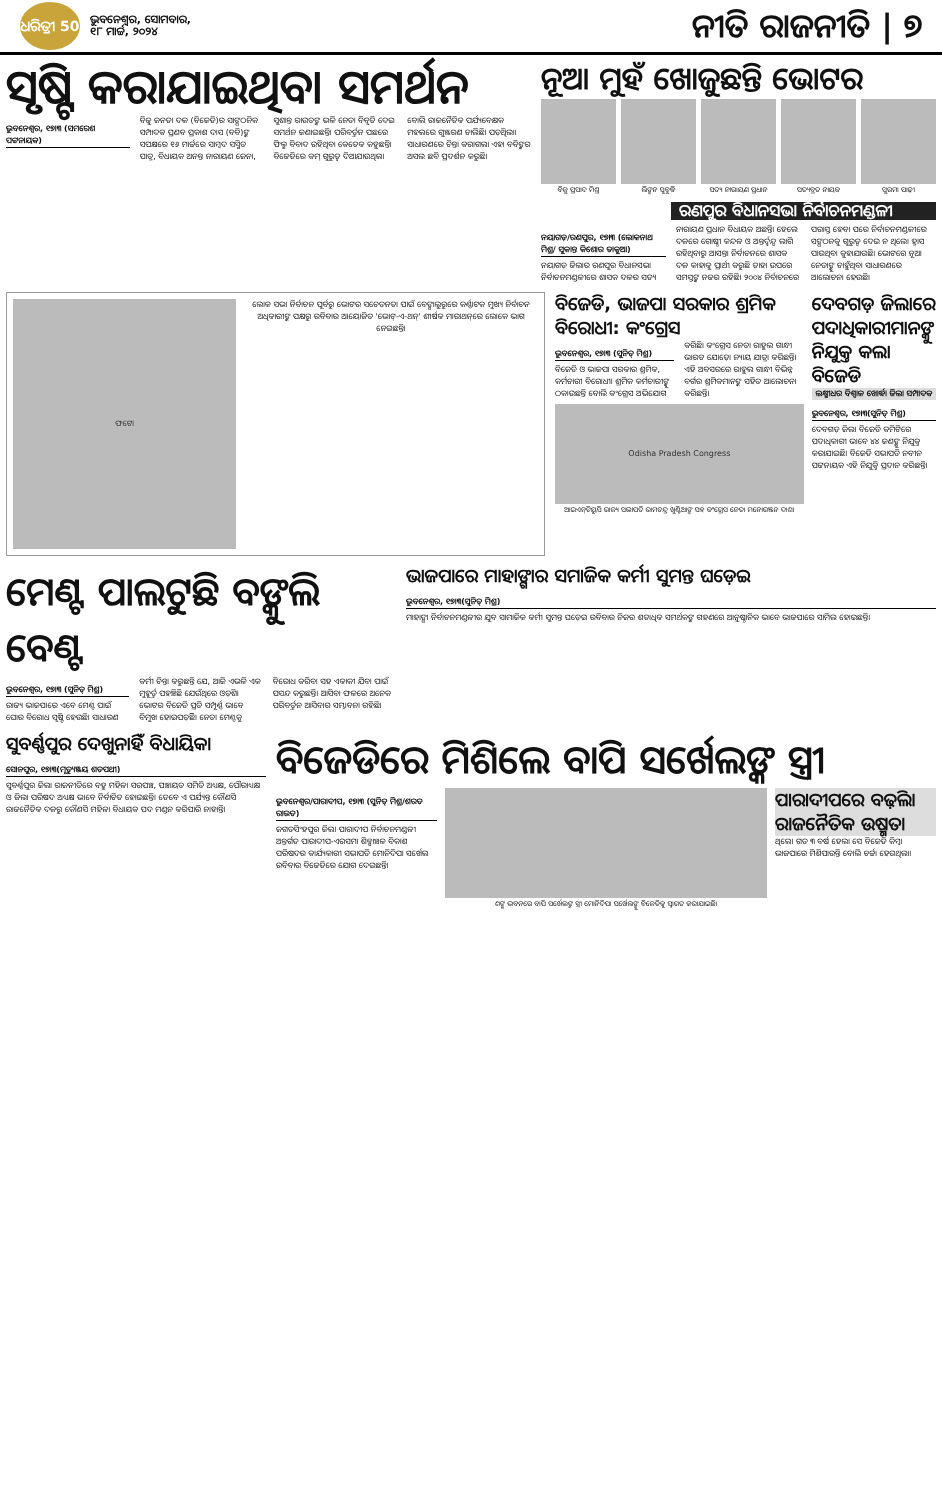ଧରିତ୍ରୀ 50
ଭୁବନେଶ୍ୱର, ସୋମବାର,
୧୮ ମାର୍ଚ୍ଚ, ୨୦୨୪
ନୀତି ରାଜନୀତି | ୭
ସୃଷ୍ଟି କରାଯାଇଥିବା ସମର୍ଥନ
ଭୁବନେଶ୍ୱର, ୧୭।୩ (ସମରେଶ ପଟ୍ଟନାୟକ)
ବିଜୁ ଜନତା ଦଳ (ବିଜେଡି)ର ସାଙ୍ଗଠନିକ ସମ୍ପାଦକ ପ୍ରଣବ ପ୍ରକାଶ ଦାସ (ବବି)ଙ୍କ ସପକ୍ଷରେ ୧୬ ମାର୍ଚ୍ଚରେ ସାମ୍ବଦ ସସ୍ମିତ ପାତ୍ର, ବିଧାୟକ ଅନନ୍ତ ନାରାୟଣ ଜେନା, ସୁଶାନ୍ତ ରାଉତଙ୍କ ଭଳି ନେତା ବିବୃତି ଦେଇ ସମର୍ଥନ ଜଣାଇଛନ୍ତି। ପରିବର୍ତ୍ତନ ପଛରେ ଫିଲ୍ମ ବିବାଦ ରହିଥିବା କେତେକ କହୁଛନ୍ତି। ବିଜେଡିରେ କମ୍ ଗୁରୁତ୍ୱ ଦିଆଯାଉଥିଲା ବୋଲି ରାଜନୈତିକ ପର୍ଯ୍ୟବେକ୍ଷକ ମହଲରେ ଗୁଞ୍ଜରଣ ଚାଲିଛି। ପଡ଼ିଥିଲା। ସାଧାରଣରେ ଚିନ୍ତା କରାଗଲା ଏହା ବବିଙ୍କର ଅସଲ ଛବି ପ୍ରଦର୍ଶନ କରୁଛି।
ନୂଆ ମୁହଁ ଖୋଜୁଛନ୍ତି ଭୋଟର
ବିଜୁ ପ୍ରସାଦ ମିଶ୍ର ଲିଙ୍କନ ସୁବୁଦ୍ଧି ସତ୍ୟ ନାରାୟଣ ପ୍ରଧାନ ସତ୍ୟବ୍ରତ ନାୟକ ସୁରମା ପାଢ଼ୀ
ରଣପୁର ବିଧାନସଭା ନିର୍ବାଚନମଣ୍ଡଳୀ
ନୟାଗଡ଼/ରଣପୁର, ୧୭।୩ (ଲୋକନାଥ ମିଶ୍ର/ ସୁକାନ୍ତ କିଶୋର ଡାକୁଆ)
ନୟାଗଡ଼ ଜିଲାର ରଣପୁର ବିଧାନସଭା ନିର୍ବାଚନମଣ୍ଡଳୀରେ ଶାସକ ଦଳର ସତ୍ୟ ନାରାୟଣ ପ୍ରଧାନ ବିଧାୟକ ଅଛନ୍ତି। ହେଲେ ଦଳରେ ଗୋଷ୍ଠୀ କନ୍ଦଳ ଓ ଅନ୍ତର୍ଦ୍ୱନ୍ଦ୍ୱ ଲାଗି ରହିଥିବାରୁ ଆସନ୍ତା ନିର୍ବାଚନରେ ଶାସକ ଦଳ କାହାକୁ ପ୍ରାର୍ଥୀ କରୁଛି ତାହା ଉପରେ ସମସ୍ତଙ୍କ ନଜର ରହିଛି। ୨୦୦୪ ନିର୍ବାଚନରେ ପରାସ୍ତ ହେବା ପରେ ନିର୍ବାଚନମଣ୍ଡଳୀରେ ସଙ୍ଗଠନକୁ ଗୁରୁତ୍ୱ ଦେଇ ନ ଥିଲେ। ହ୍ରାସ ପାଉଥିବା କୁହାଯାଉଛି। ଭୋଟରେ ନୂଆ ନେତାଙ୍କୁ ଚାହୁଁଥିବା ସାଧାରଣରେ ଆଲୋଚନା ହେଉଛି।
ଫଟୋ
ଲୋକ ସଭା ନିର୍ବାଚନ ପୂର୍ବରୁ ଭୋଟର ସଚେତନତା ପାଇଁ ବେଙ୍ଗାଲୁରୁରେ କର୍ଣ୍ଣାଟକ ମୁଖ୍ୟ ନିର୍ବାଚନ ଅଧିକାରୀଙ୍କ ପକ୍ଷରୁ ରବିବାର ଆୟୋଜିତ 'ଭୋଟ୍-ଏ-ଥନ୍' ଶୀର୍ଷକ ମାରାଥନ୍‌ରେ ଲୋକେ ଭାଗ ନେଇଛନ୍ତି।
ବିଜେଡି, ଭାଜପା ସରକାର ଶ୍ରମିକ ବିରୋଧୀ: କଂଗ୍ରେସ
ଭୁବନେଶ୍ୱର, ୧୭।୩ (ସୁନିତ୍ ମିଶ୍ର)
ବିଜେଡି ଓ ଭାଜପା ସରକାର ଶ୍ରମିକ, କର୍ମଚାରୀ ବିରୋଧୀ। ଶ୍ରମିକ କର୍ମଚାରୀଙ୍କୁ ଠକାଉଛନ୍ତି ବୋଲି କଂଗ୍ରେସ ଅଭିଯୋଗ କରିଛି। କଂଗ୍ରେସ ନେତା ରାହୁଲ ଗାନ୍ଧୀ ଭାରତ ଯୋଡ଼ୋ ନ୍ୟାୟ ଯାତ୍ରା କରିଛନ୍ତି। ଏହି ଅବସରରେ ରାହୁଲ ଗାନ୍ଧୀ ବିଭିନ୍ନ ବର୍ଗର ଶ୍ରମିକମାନଙ୍କ ସହିତ ଆଲୋଚନା କରିଛନ୍ତି।
Odisha Pradesh Congress
ଆଇଏନ୍‌ଟିୟୁସି ରାଜ୍ୟ ସଭାପତି ରାମଚନ୍ଦ୍ର ଖୁଣ୍ଟିଆଙ୍କ ସହ କଂଗ୍ରେସ ନେତା ମନୋରଞ୍ଜନ ଦାଶ।
ଦେବଗଡ଼ ଜିଲାରେ ପଦାଧିକାରୀମାନଙ୍କୁ ନିଯୁକ୍ତ କଲା ବିଜେଡି
ଲକ୍ଷ୍ମୀଧର ବିଶ୍ୱାଳ ଖୋର୍ଦ୍ଧା ଜିଲା ସମ୍ପାଦକ
ଭୁବନେଶ୍ୱର, ୧୭।୩(ସୁନିତ୍ ମିଶ୍ର)
ଦେବଗଡ଼ ଜିଲା ବିଜେଡି କମିଟିରେ ପଦାଧିକାରୀ ଭାବେ ୪୪ ଜଣଙ୍କୁ ନିଯୁକ୍ତ କରାଯାଇଛି। ବିଜେଡି ସଭାପତି ନବୀନ ପଟ୍ଟନାୟକ ଏହି ନିଯୁକ୍ତି ପ୍ରଦାନ କରିଛନ୍ତି।
ମେଣ୍ଟ ପାଲଟୁଛି ବଙ୍କୁଲି ବେଣ୍ଟ
ଭୁବନେଶ୍ୱର, ୧୭।୩ (ସୁନିତ୍ ମିଶ୍ର)
ରାଜ୍ୟ ଭାଜପାରେ ଏବେ ମେଣ୍ଟ ପାଇଁ ଘୋର ବିରୋଧ ସୃଷ୍ଟି ହେଉଛି। ସାଧାରଣ କର୍ମୀ ଚିନ୍ତା କରୁଛନ୍ତି ଯେ, ଆଜି ଏଭଳି ଏକ ମୁହୂର୍ତ୍ତ ପହଞ୍ଚିଛି ଯେଉଁଥିରେ ଓଡ଼ିଶା ଭୋଟର ବିଜେଡି ପ୍ରତି ସମ୍ପୂର୍ଣ୍ଣ ଭାବେ ବିମୁଖ ହୋଇପଡ଼ିଛି। ନେତା ମେଣ୍ଟକୁ ବିରୋଧ କରିବା ସହ ଏକାକୀ ଯିବା ପାଇଁ ପସନ୍ଦ କରୁଛନ୍ତି। ଆସିବା ଫଳରେ ଅନେକ ପରିବର୍ତ୍ତନ ଆସିବାର ସମ୍ଭାବନା ରହିଛି।
ଭାଜପାରେ ମାହାଙ୍ଗାର ସମାଜିକ କର୍ମୀ ସୁମନ୍ତ ଘଡ଼େଇ
ଭୁବନେଶ୍ୱର, ୧୭।୩(ସୁନିତ୍ ମିଶ୍ର)
ମାହାଙ୍ଗା ନିର୍ବାଚନମଣ୍ଡଳୀର ଯୁବ ସାମାଜିକ କର୍ମୀ ସୁମନ୍ତ ଘଡ଼େଇ ରବିବାର ନିଜର ଶତାଧିକ ସମର୍ଥକଙ୍କ ଗହଣରେ ଆନୁଷ୍ଠାନିକ ଭାବେ ଭାଜପାରେ ସାମିଲ ହୋଇଛନ୍ତି।
ସୁବର୍ଣ୍ଣପୁର ଦେଖୁନାହିଁ ବିଧାୟିକା
ସୋନପୁର, ୧୭।୩(ମୃତ୍ୟୁଞ୍ଜୟ ଶତପଥୀ)
ସୁବର୍ଣ୍ଣପୁର ଜିଲା ରାଜନୀତିରେ ବହୁ ମହିଳା ସରପଞ୍ଚ, ପଞ୍ଚାୟତ ସମିତି ଅଧ୍ୟକ୍ଷ, ପୌରାଧ୍ୟକ୍ଷ ଓ ଜିଲା ପରିଷଦ ଅଧ୍ୟକ୍ଷ ଭାବେ ନିର୍ବାଚିତ ହୋଇଛନ୍ତି। ତେବେ ଏ ପର୍ଯ୍ୟନ୍ତ କୌଣସି ରାଜନୈତିକ ଦଳରୁ କୌଣସି ମହିଳା ବିଧାୟକ ପଦ ମଣ୍ଡନ କରିପାରି ନାହାନ୍ତି।
ବିଜେଡିରେ ମିଶିଲେ ବାପି ସର୍ଖେଲଙ୍କ ସ୍ତ୍ରୀ
ଭୁବନେଶ୍ୱର/ପାରାଦୀପ, ୧୭।୩ (ସୁନିତ୍ ମିଶ୍ର/ଶରତ ରାଉତ)
ଜଗତସିଂହପୁର ଜିଲା ପାରାଦୀପ ନିର୍ବାଚନମଣ୍ଡଳୀ ଅନ୍ତର୍ଗତ ପାରାଦୀପ-ଏରସମା ଶିଳ୍ପାଞ୍ଚଳ ବିକାଶ ପରିଷଦର କାର୍ଯ୍ୟକାରୀ ସଭାପତି ମୋନିଦିପା ସର୍ଖେଲ ରବିବାର ବିଜେଡିରେ ଯୋଗ ଦେଇଛନ୍ତି।
ଶଙ୍ଖ ଭବନରେ ବାପି ସର୍ଖେଲଙ୍କ ସ୍ତ୍ରୀ ମୋନିଦିପା ସର୍ଖେଲଙ୍କୁ ବିଜେଡିକୁ ସ୍ୱାଗତ କରାଯାଇଛି।
ପାରାଦୀପରେ ବଢ଼ିଲା ରାଜନୈତିକ ଉଷ୍ମତା
ଥିଲେ। ଗତ ୩ ବର୍ଷ ହେଲା ସେ ବିଜେଡି କିମ୍ବା ଭାଜପାରେ ମିଶିପାରନ୍ତି ବୋଲି ଚର୍ଚ୍ଚା ହେଉଥିଲା।